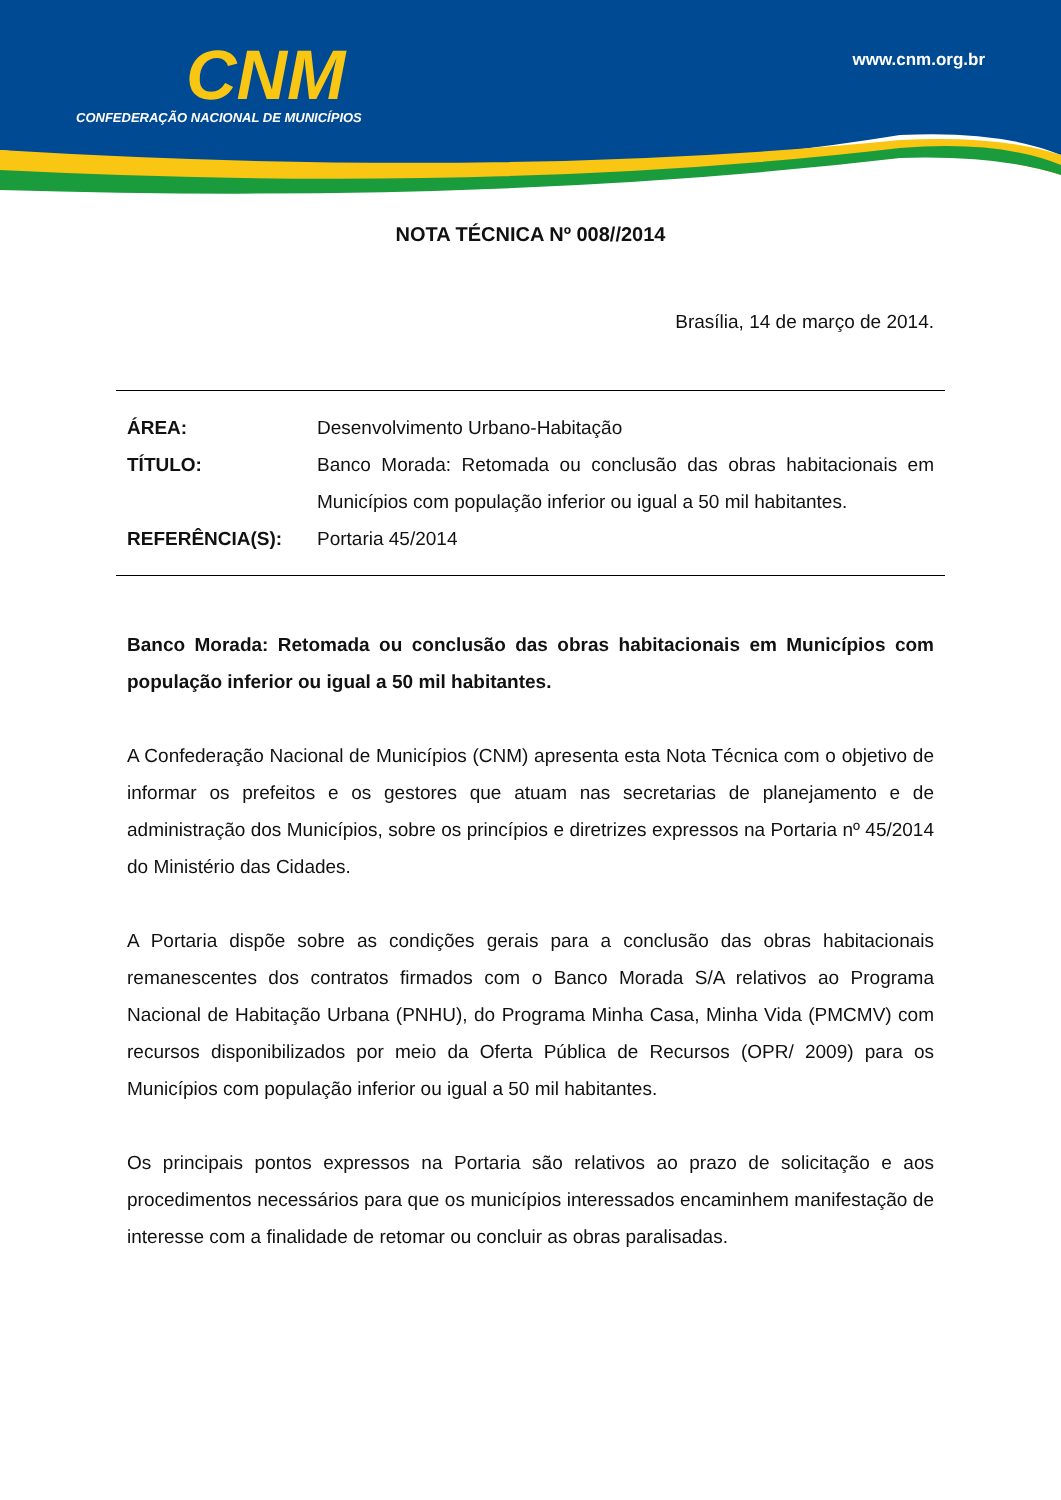CNM
CONFEDERAÇÃO NACIONAL DE MUNICÍPIOS
www.cnm.org.br
NOTA TÉCNICA Nº 008//2014
Brasília, 14 de março de 2014.
ÁREA: Desenvolvimento Urbano-Habitação
TÍTULO: Banco Morada: Retomada ou conclusão das obras habitacionais em Municípios com população inferior ou igual a 50 mil habitantes.
REFERÊNCIA(S): Portaria 45/2014
Banco Morada: Retomada ou conclusão das obras habitacionais em Municípios com população inferior ou igual a 50 mil habitantes.
A Confederação Nacional de Municípios (CNM) apresenta esta Nota Técnica com o objetivo de informar os prefeitos e os gestores que atuam nas secretarias de planejamento e de administração dos Municípios, sobre os princípios e diretrizes expressos na Portaria nº 45/2014 do Ministério das Cidades.
A Portaria dispõe sobre as condições gerais para a conclusão das obras habitacionais remanescentes dos contratos firmados com o Banco Morada S/A relativos ao Programa Nacional de Habitação Urbana (PNHU), do Programa Minha Casa, Minha Vida (PMCMV) com recursos disponibilizados por meio da Oferta Pública de Recursos (OPR/ 2009) para os Municípios com população inferior ou igual a 50 mil habitantes.
Os principais pontos expressos na Portaria são relativos ao prazo de solicitação e aos procedimentos necessários para que os municípios interessados encaminhem manifestação de interesse com a finalidade de retomar ou concluir as obras paralisadas.